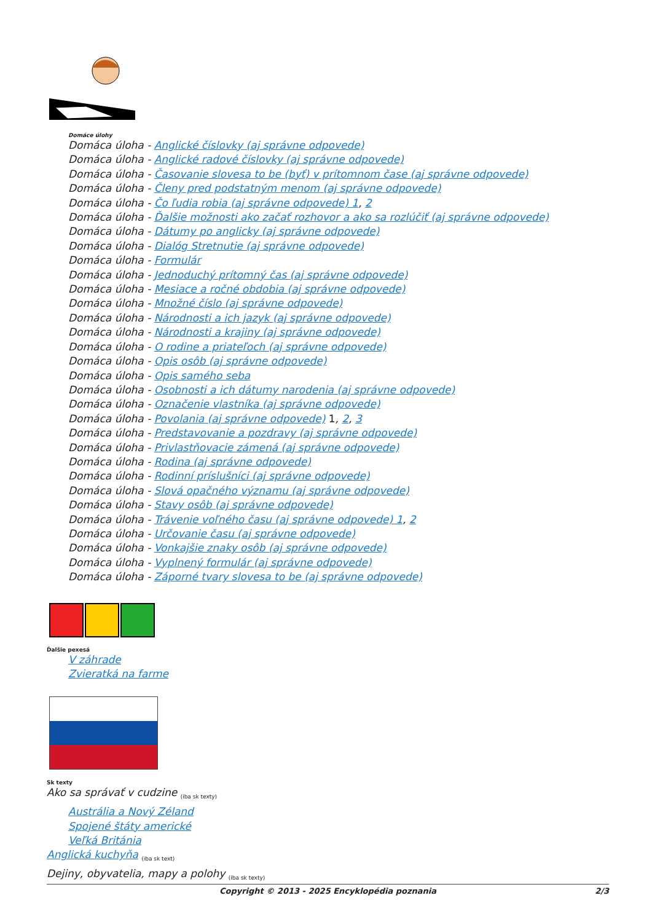Domáce úlohy
Domáca úloha - Anglické číslovky (aj správne odpovede)
Domáca úloha - Anglické radové číslovky (aj správne odpovede)
Domáca úloha - Časovanie slovesa to be (byť) v prítomnom čase (aj správne odpovede)
Domáca úloha - Členy pred podstatným menom (aj správne odpovede)
Domáca úloha - Čo ľudia robia (aj správne odpovede) 1, 2
Domáca úloha - Ďalšie možnosti ako začať rozhovor a ako sa rozlúčiť (aj správne odpovede)
Domáca úloha - Dátumy po anglicky (aj správne odpovede)
Domáca úloha - Dialóg Stretnutie (aj správne odpovede)
Domáca úloha - Formulár
Domáca úloha - Jednoduchý prítomný čas (aj správne odpovede)
Domáca úloha - Mesiace a ročné obdobia (aj správne odpovede)
Domáca úloha - Množné číslo (aj správne odpovede)
Domáca úloha - Národnosti a ich jazyk (aj správne odpovede)
Domáca úloha - Národnosti a krajiny (aj správne odpovede)
Domáca úloha - O rodine a priateľoch (aj správne odpovede)
Domáca úloha - Opis osôb (aj správne odpovede)
Domáca úloha - Opis samého seba
Domáca úloha - Osobnosti a ich dátumy narodenia (aj správne odpovede)
Domáca úloha - Označenie vlastníka (aj správne odpovede)
Domáca úloha - Povolania (aj správne odpovede) 1, 2, 3
Domáca úloha - Predstavovanie a pozdravy (aj správne odpovede)
Domáca úloha - Privlastňovacie zámená (aj správne odpovede)
Domáca úloha - Rodina (aj správne odpovede)
Domáca úloha - Rodinní príslušníci (aj správne odpovede)
Domáca úloha - Slová opačného významu (aj správne odpovede)
Domáca úloha - Stavy osôb (aj správne odpovede)
Domáca úloha - Trávenie voľného času (aj správne odpovede) 1, 2
Domáca úloha - Určovanie času (aj správne odpovede)
Domáca úloha - Vonkajšie znaky osôb (aj správne odpovede)
Domáca úloha - Vyplnený formulár (aj správne odpovede)
Domáca úloha - Záporné tvary slovesa to be (aj správne odpovede)
Ďalšie pexesá
V záhrade
Zvieratká na farme
Sk texty
Ako sa správať v cudzine <sub>(iba sk texty)</sub>
Austrália a Nový Zéland
Spojené štáty americké
Veľká Británia
Anglická kuchyňa <sub>(iba sk text)</sub>
Dejiny, obyvatelia, mapy a polohy <sub>(iba sk texty)</sub>
Copyright © 2013 - 2025 Encyklopédia poznania 2/3